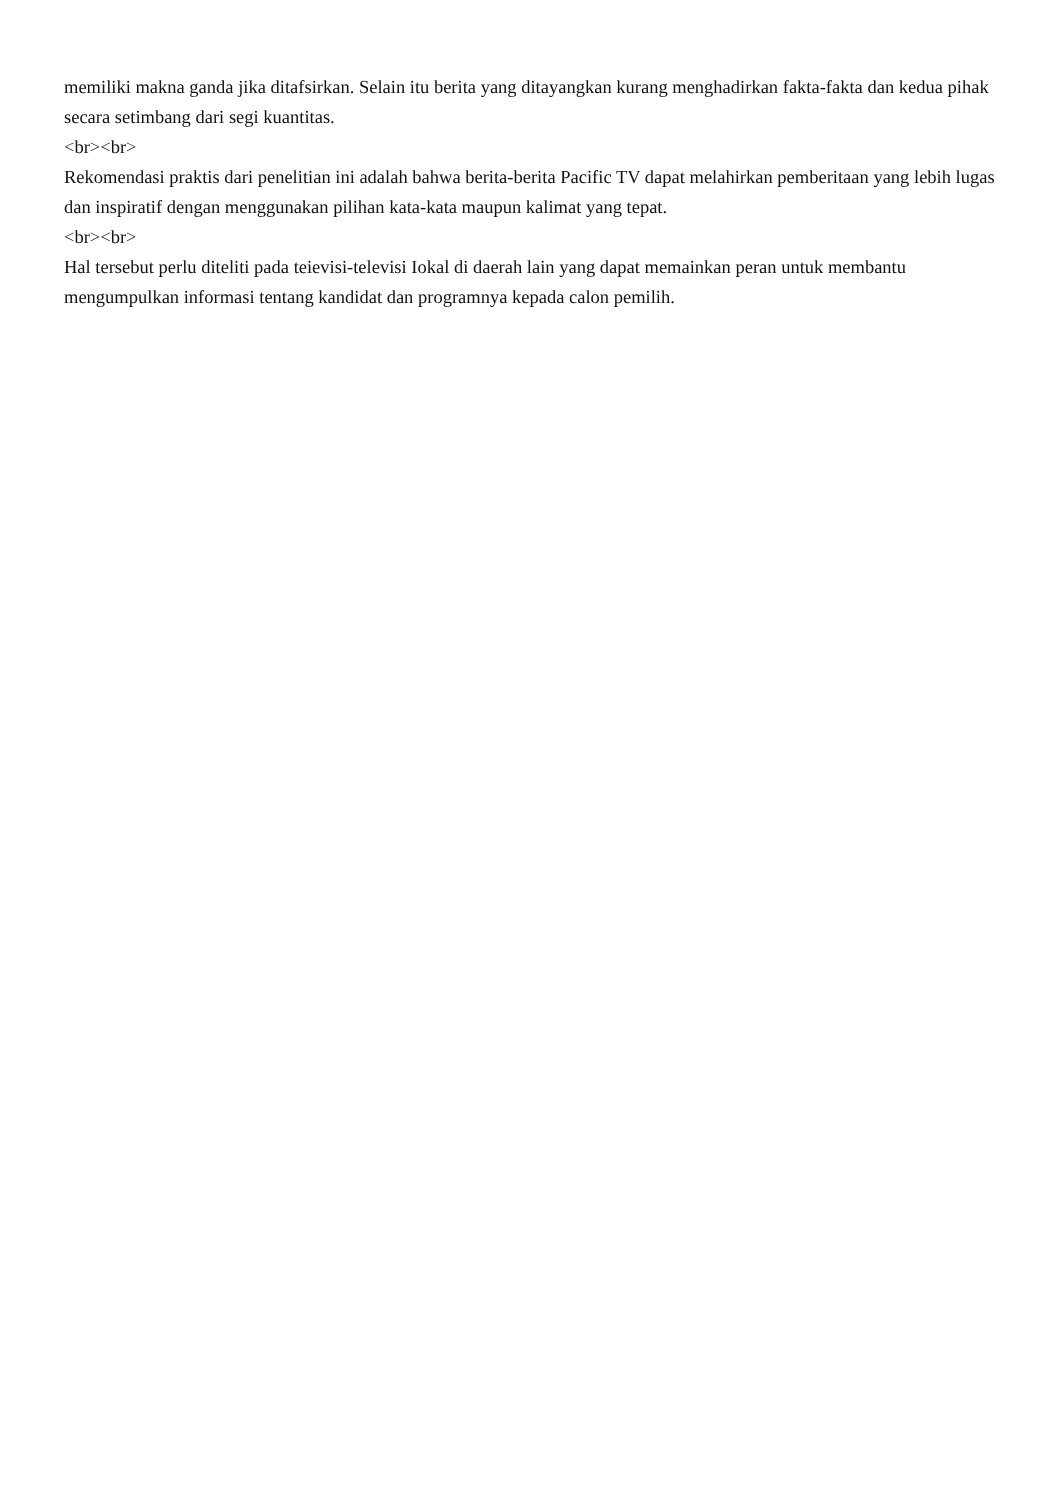memiliki makna ganda jika ditafsirkan. Selain itu berita yang ditayangkan kurang menghadirkan fakta-fakta dan kedua pihak secara setimbang dari segi kuantitas.
<br><br>
Rekomendasi praktis dari penelitian ini adalah bahwa berita-berita Pacific TV dapat melahirkan pemberitaan yang lebih lugas dan inspiratif dengan menggunakan pilihan kata-kata maupun kalimat yang tepat.
<br><br>
Hal tersebut perlu diteliti pada teievisi-televisi Iokal di daerah lain yang dapat memainkan peran untuk membantu mengumpulkan informasi tentang kandidat dan programnya kepada calon pemilih.